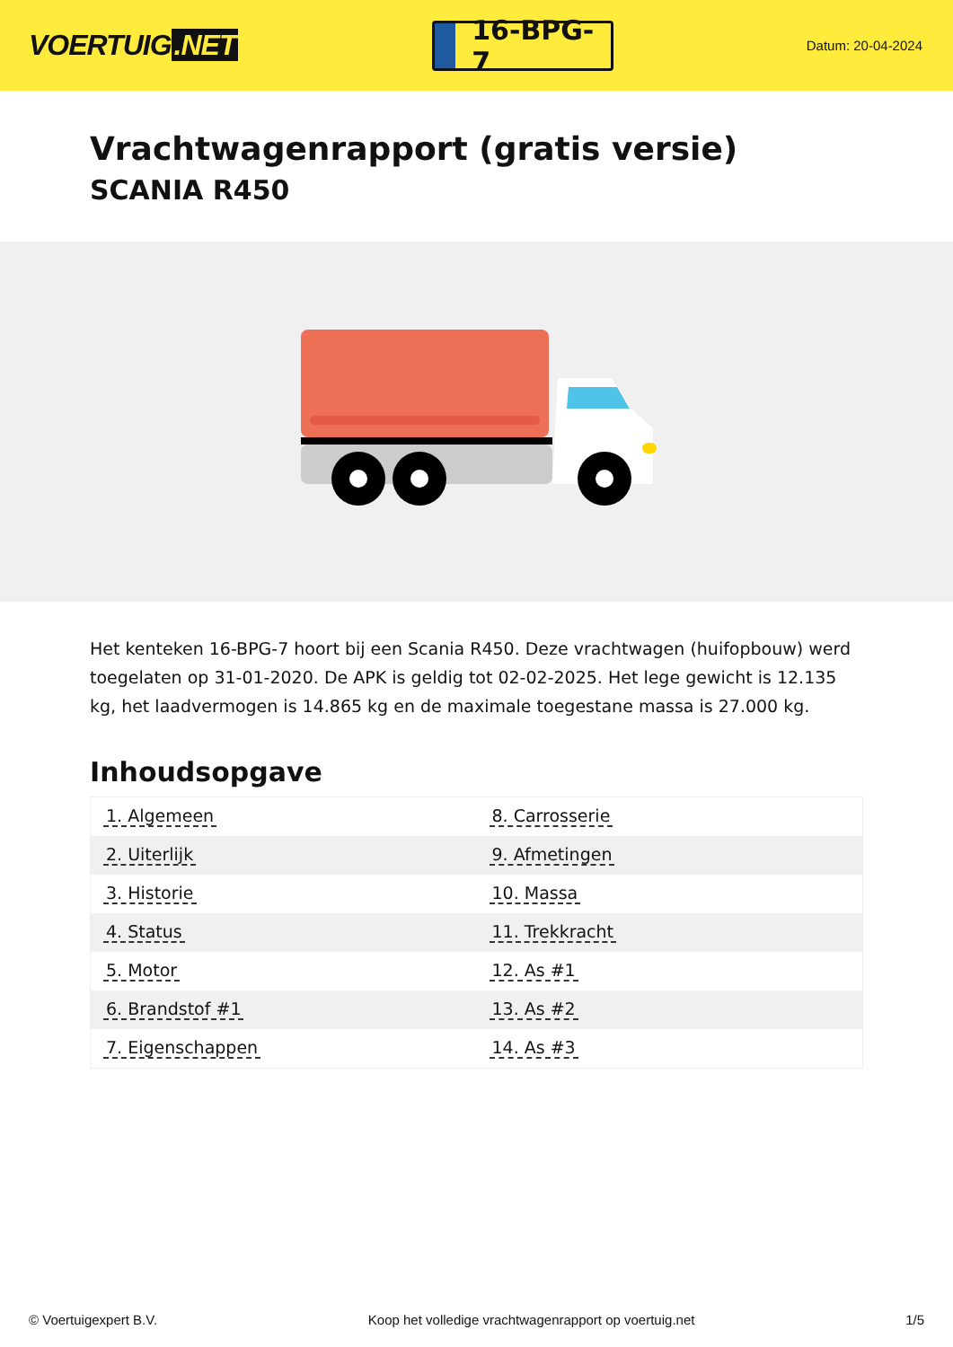VOERTUIG.NET
16-BPG-7
Datum: 20-04-2024
Vrachtwagenrapport (gratis versie)
SCANIA R450
Het kenteken 16-BPG-7 hoort bij een Scania R450. Deze vrachtwagen (huifopbouw) werd toegelaten op 31-01-2020. De APK is geldig tot 02-02-2025. Het lege gewicht is 12.135 kg, het laadvermogen is 14.865 kg en de maximale toegestane massa is 27.000 kg.
Inhoudsopgave
| 1. Algemeen | 8. Carrosserie |
| 2. Uiterlijk | 9. Afmetingen |
| 3. Historie | 10. Massa |
| 4. Status | 11. Trekkracht |
| 5. Motor | 12. As #1 |
| 6. Brandstof #1 | 13. As #2 |
| 7. Eigenschappen | 14. As #3 |
© Voertuigexpert B.V. Koop het volledige vrachtwagenrapport op voertuig.net 1/5